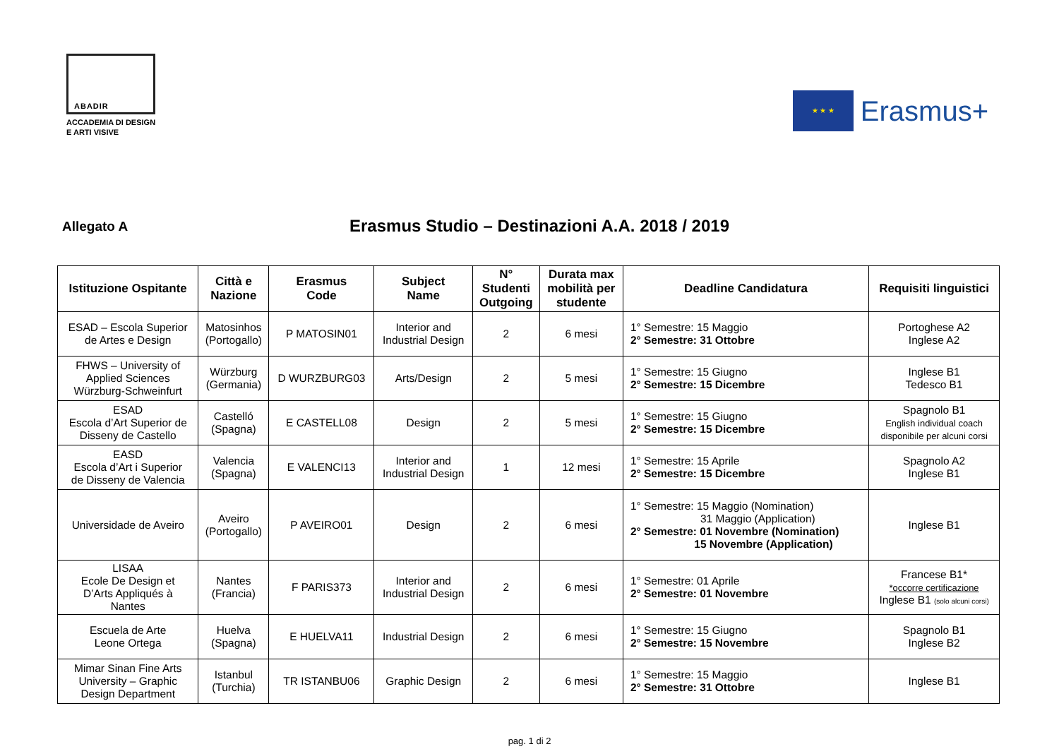ABADIR
ACCADEMIA DI DESIGN
E ARTI VISIVE
★ ★ ★
Erasmus+
Allegato A
Erasmus Studio – Destinazioni A.A. 2018 / 2019
| Istituzione Ospitante | Città e Nazione | Erasmus Code | Subject Name | N° Studenti Outgoing | Durata max mobilità per studente | Deadline Candidatura | Requisiti linguistici |
| --- | --- | --- | --- | --- | --- | --- | --- |
| ESAD – Escola Superior de Artes e Design | Matosinhos (Portogallo) | P MATOSIN01 | Interior and Industrial Design | 2 | 6 mesi | 1° Semestre: 15 Maggio 2° Semestre: 31 Ottobre | Portoghese A2 Inglese A2 |
| FHWS – University of Applied Sciences Würzburg-Schweinfurt | Würzburg (Germania) | D WURZBURG03 | Arts/Design | 2 | 5 mesi | 1° Semestre: 15 Giugno 2° Semestre: 15 Dicembre | Inglese B1 Tedesco B1 |
| ESAD Escola d’Art Superior de Disseny de Castello | Castelló (Spagna) | E CASTELL08 | Design | 2 | 5 mesi | 1° Semestre: 15 Giugno 2° Semestre: 15 Dicembre | Spagnolo B1 English individual coach disponibile per alcuni corsi |
| EASD Escola d’Art i Superior de Disseny de Valencia | Valencia (Spagna) | E VALENCI13 | Interior and Industrial Design | 1 | 12 mesi | 1° Semestre: 15 Aprile 2° Semestre: 15 Dicembre | Spagnolo A2 Inglese B1 |
| Universidade de Aveiro | Aveiro (Portogallo) | P AVEIRO01 | Design | 2 | 6 mesi | 1° Semestre: 15 Maggio (Nomination) 31 Maggio (Application) 2° Semestre: 01 Novembre (Nomination) 15 Novembre (Application) | Inglese B1 |
| LISAA Ecole De Design et D’Arts Appliqués à Nantes | Nantes (Francia) | F PARIS373 | Interior and Industrial Design | 2 | 6 mesi | 1° Semestre: 01 Aprile 2° Semestre: 01 Novembre | Francese B1* *occorre certificazione Inglese B1 (solo alcuni corsi) |
| Escuela de Arte Leone Ortega | Huelva (Spagna) | E HUELVA11 | Industrial Design | 2 | 6 mesi | 1° Semestre: 15 Giugno 2° Semestre: 15 Novembre | Spagnolo B1 Inglese B2 |
| Mimar Sinan Fine Arts University – Graphic Design Department | Istanbul (Turchia) | TR ISTANBU06 | Graphic Design | 2 | 6 mesi | 1° Semestre: 15 Maggio 2° Semestre: 31 Ottobre | Inglese B1 |
pag. 1 di 2